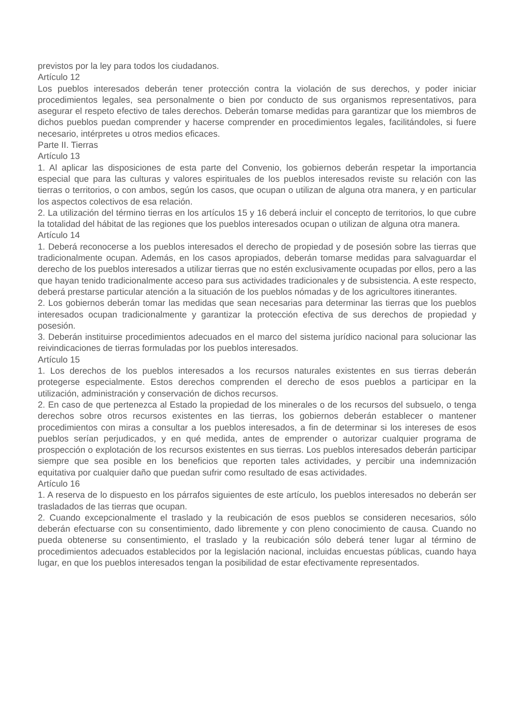previstos por la ley para todos los ciudadanos.
Artículo 12
Los pueblos interesados deberán tener protección contra la violación de sus derechos, y poder iniciar procedimientos legales, sea personalmente o bien por conducto de sus organismos representativos, para asegurar el respeto efectivo de tales derechos. Deberán tomarse medidas para garantizar que los miembros de dichos pueblos puedan comprender y hacerse comprender en procedimientos legales, facilitándoles, si fuere necesario, intérpretes u otros medios eficaces.
Parte II. Tierras
Artículo 13
1. Al aplicar las disposiciones de esta parte del Convenio, los gobiernos deberán respetar la importancia especial que para las culturas y valores espirituales de los pueblos interesados reviste su relación con las tierras o territorios, o con ambos, según los casos, que ocupan o utilizan de alguna otra manera, y en particular los aspectos colectivos de esa relación.
2. La utilización del término tierras en los artículos 15 y 16 deberá incluir el concepto de territorios, lo que cubre la totalidad del hábitat de las regiones que los pueblos interesados ocupan o utilizan de alguna otra manera.
Artículo 14
1. Deberá reconocerse a los pueblos interesados el derecho de propiedad y de posesión sobre las tierras que tradicionalmente ocupan. Además, en los casos apropiados, deberán tomarse medidas para salvaguardar el derecho de los pueblos interesados a utilizar tierras que no estén exclusivamente ocupadas por ellos, pero a las que hayan tenido tradicionalmente acceso para sus actividades tradicionales y de subsistencia. A este respecto, deberá prestarse particular atención a la situación de los pueblos nómadas y de los agricultores itinerantes.
2. Los gobiernos deberán tomar las medidas que sean necesarias para determinar las tierras que los pueblos interesados ocupan tradicionalmente y garantizar la protección efectiva de sus derechos de propiedad y posesión.
3. Deberán instituirse procedimientos adecuados en el marco del sistema jurídico nacional para solucionar las reivindicaciones de tierras formuladas por los pueblos interesados.
Artículo 15
1. Los derechos de los pueblos interesados a los recursos naturales existentes en sus tierras deberán protegerse especialmente. Estos derechos comprenden el derecho de esos pueblos a participar en la utilización, administración y conservación de dichos recursos.
2. En caso de que pertenezca al Estado la propiedad de los minerales o de los recursos del subsuelo, o tenga derechos sobre otros recursos existentes en las tierras, los gobiernos deberán establecer o mantener procedimientos con miras a consultar a los pueblos interesados, a fin de determinar si los intereses de esos pueblos serían perjudicados, y en qué medida, antes de emprender o autorizar cualquier programa de prospección o explotación de los recursos existentes en sus tierras. Los pueblos interesados deberán participar siempre que sea posible en los beneficios que reporten tales actividades, y percibir una indemnización equitativa por cualquier daño que puedan sufrir como resultado de esas actividades.
Artículo 16
1. A reserva de lo dispuesto en los párrafos siguientes de este artículo, los pueblos interesados no deberán ser trasladados de las tierras que ocupan.
2. Cuando excepcionalmente el traslado y la reubicación de esos pueblos se consideren necesarios, sólo deberán efectuarse con su consentimiento, dado libremente y con pleno conocimiento de causa. Cuando no pueda obtenerse su consentimiento, el traslado y la reubicación sólo deberá tener lugar al término de procedimientos adecuados establecidos por la legislación nacional, incluidas encuestas públicas, cuando haya lugar, en que los pueblos interesados tengan la posibilidad de estar efectivamente representados.